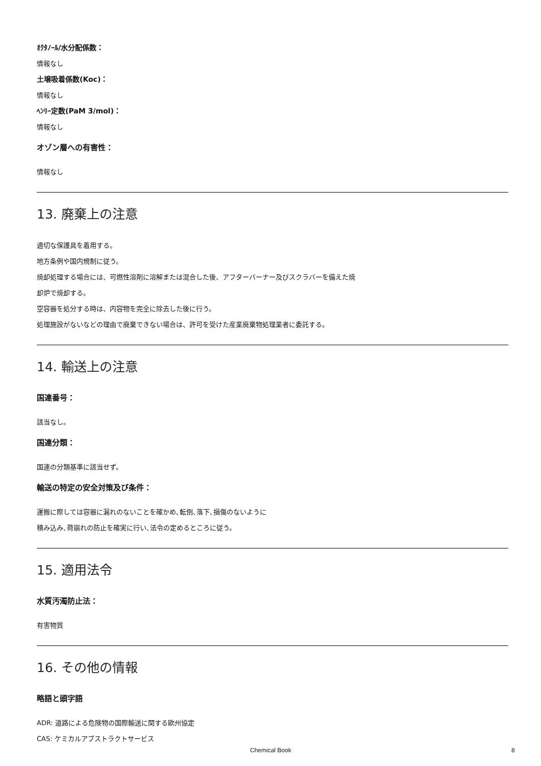ｵｸﾀﾉｰﾙ/水分配係数：
情報なし
土壌吸着係数(Koc)：
情報なし
ﾍﾝﾘｰ定数(PaM 3/mol)：
情報なし
オゾン層への有害性：
情報なし
13. 廃棄上の注意
適切な保護具を着用する。
地方条例や国内規制に従う。
焼却処理する場合には、可燃性溶剤に溶解または混合した後、アフターバーナー及びスクラバーを備えた焼
却炉で焼却する。
空容器を処分する時は、内容物を完全に除去した後に行う。
処理施設がないなどの理由で廃棄できない場合は、許可を受けた産業廃棄物処理業者に委託する。
14. 輸送上の注意
国連番号：
該当なし。
国連分類：
国連の分類基準に該当せず。
輸送の特定の安全対策及び条件：
運搬に際しては容器に漏れのないことを確かめ､転倒､落下､損傷のないように
積み込み､荷崩れの防止を確実に行い､法令の定めるところに従う。
15. 適用法令
水質汚濁防止法：
有害物質
16. その他の情報
略語と頭字語
ADR: 道路による危険物の国際輸送に関する欧州協定
CAS: ケミカルアブストラクトサービス
Chemical Book 8